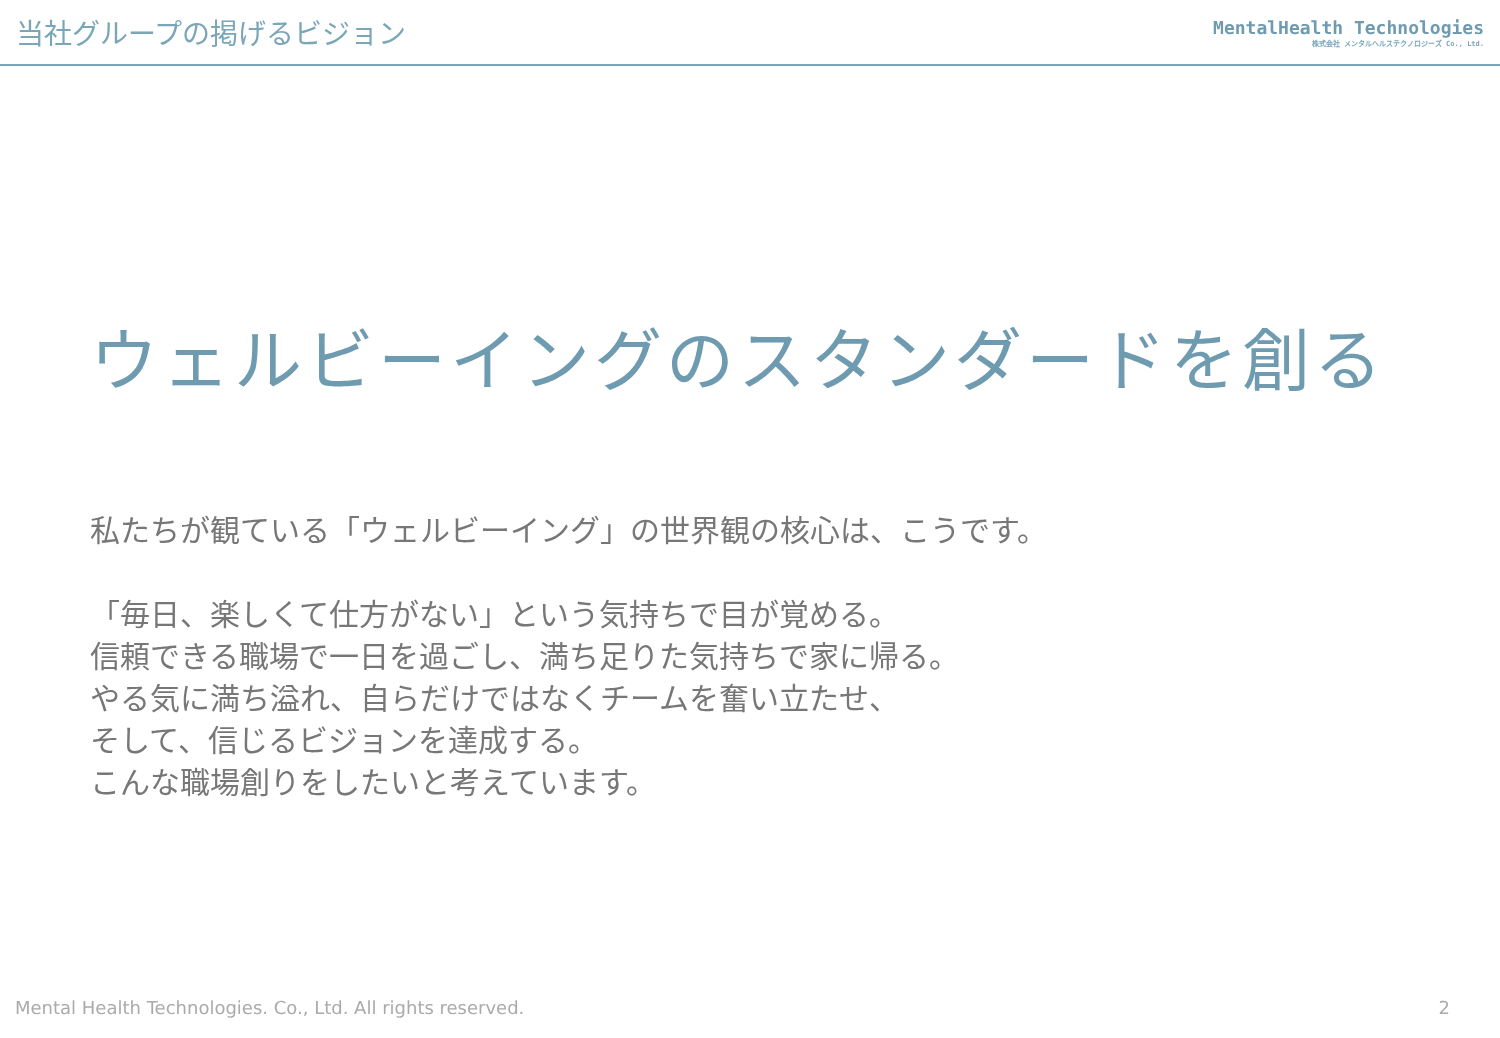当社グループの掲げるビジョン
MentalHealth Technologies
株式会社 メンタルヘルステクノロジーズ Co., Ltd.
ウェルビーイングのスタンダードを創る
私たちが観ている「ウェルビーイング」の世界観の核心は、こうです。
「毎日、楽しくて仕方がない」という気持ちで目が覚める。
信頼できる職場で一日を過ごし、満ち足りた気持ちで家に帰る。
やる気に満ち溢れ、自らだけではなくチームを奮い立たせ、
そして、信じるビジョンを達成する。
こんな職場創りをしたいと考えています。
Mental Health Technologies. Co., Ltd. All rights reserved. 2